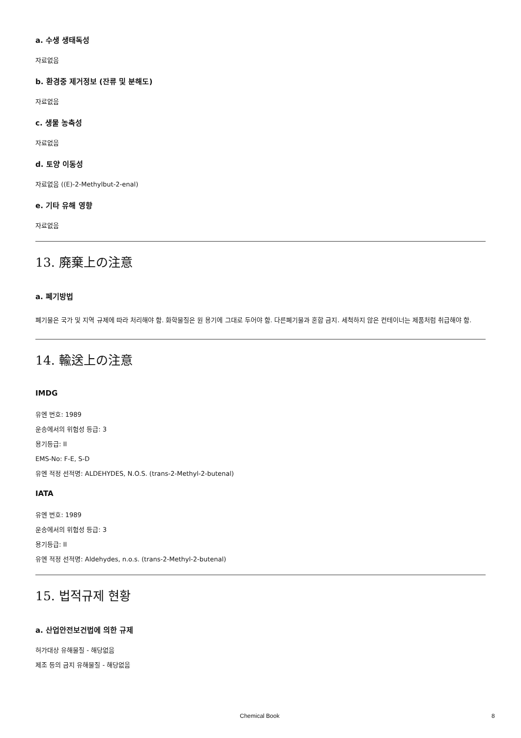a. 수생 생태독성
자료없음
b. 환경중 제거정보 (잔류 및 분해도)
자료없음
c. 생물 농축성
자료없음
d. 토양 이동성
자료없음 ((E)-2-Methylbut-2-enal)
e. 기타 유해 영향
자료없음
13. 廃棄上の注意
a. 폐기방법
폐기물은 국가 및 지역 규제에 따라 처리해야 함. 화학물질은 원 용기에 그대로 두어야 함. 다른폐기물과 혼합 금지. 세척하지 않은 컨테이너는 제품처럼 취급해야 함.
14. 輸送上の注意
IMDG
유엔 번호: 1989
운송에서의 위험성 등급: 3
용기등급: II
EMS-No: F-E, S-D
유엔 적정 선적명: ALDEHYDES, N.O.S. (trans-2-Methyl-2-butenal)
IATA
유엔 번호: 1989
운송에서의 위험성 등급: 3
용기등급: II
유엔 적정 선적명: Aldehydes, n.o.s. (trans-2-Methyl-2-butenal)
15. 법적규제 현황
a. 산업안전보건법에 의한 규제
허가대상 유해물질 - 해당없음
제조 등의 금지 유해물질 - 해당없음
Chemical Book 8